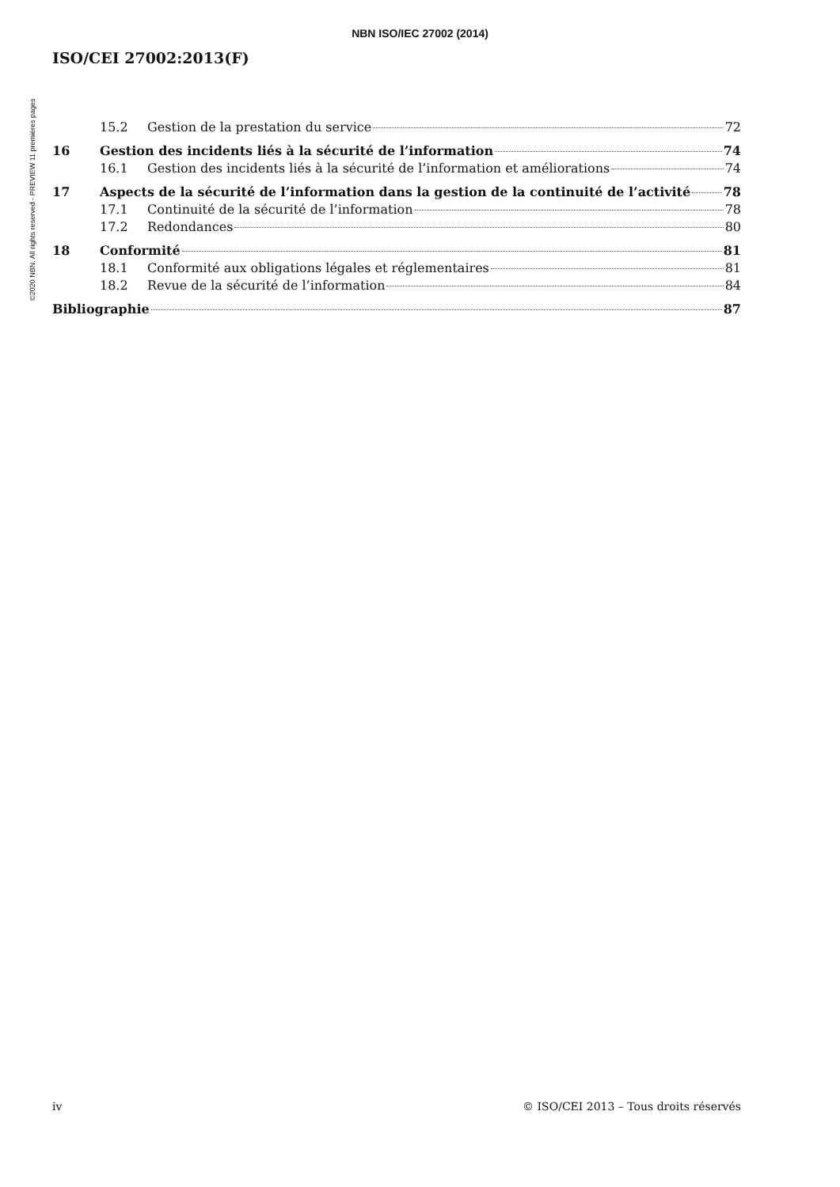NBN ISO/IEC 27002 (2014)
©2020 NBN. All rights reserved - PREVIEW 11 premières pages
ISO/CEI 27002:2013(F)
15.2 Gestion de la prestation du service 72
16 Gestion des incidents liés à la sécurité de l’information 74
16.1 Gestion des incidents liés à la sécurité de l’information et améliorations 74
17 Aspects de la sécurité de l’information dans la gestion de la continuité de l’activité 78
17.1 Continuité de la sécurité de l’information 78
17.2 Redondances 80
18 Conformité 81
18.1 Conformité aux obligations légales et réglementaires 81
18.2 Revue de la sécurité de l’information 84
Bibliographie 87
iv © ISO/CEI 2013 – Tous droits réservés